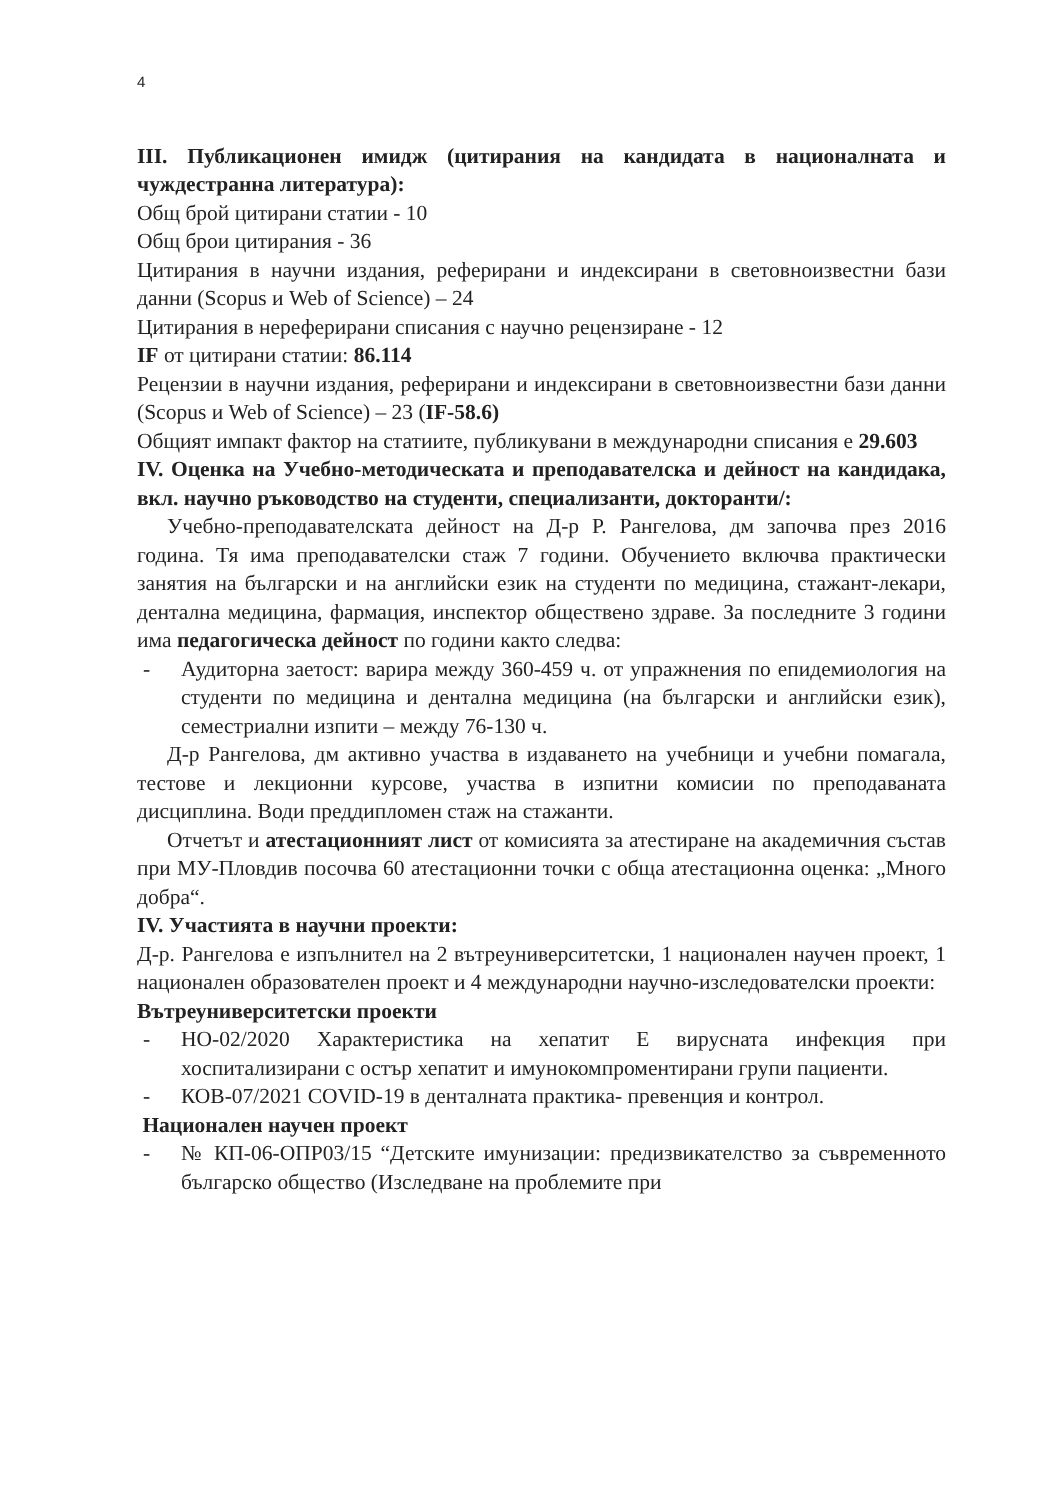4
III. Публикационен имидж (цитирания на кандидата в националната и чуждестранна литература):
Общ брой цитирани статии - 10
Общ брои цитирания - 36
Цитирания в научни издания, реферирани и индексирани в световноизвестни бази данни (Scopus и Web of Science) – 24
Цитирания в нереферирани списания с научно рецензиране - 12
IF от цитирани статии: 86.114
Рецензии в научни издания, реферирани и индексирани в световноизвестни бази данни (Scopus и Web of Science) – 23 (IF-58.6)
Общият импакт фактор на статиите, публикувани в международни списания е 29.603
IV. Оценка на Учебно-методическата и преподавателска и дейност на кандидака, вкл. научно ръководство на студенти, специализанти, докторанти/:
Учебно-преподавателската дейност на Д-р Р. Рангелова, дм започва през 2016 година. Тя има преподавателски стаж 7 години. Обучението включва практически занятия на български и на английски език на студенти по медицина, стажант-лекари, дентална медицина, фармация, инспектор обществено здраве. За последните 3 години има педагогическа дейност по години както следва:
- Аудиторна заетост: варира между 360-459 ч. от упражнения по епидемиология на студенти по медицина и дентална медицина (на български и английски език), семестриални изпити – между 76-130 ч.
Д-р Рангелова, дм активно участва в издаването на учебници и учебни помагала, тестове и лекционни курсове, участва в изпитни комисии по преподаваната дисциплина. Води преддипломен стаж на стажанти.
Отчетът и атестационният лист от комисията за атестиране на академичния състав при МУ-Пловдив посочва 60 атестационни точки с обща атестационна оценка: „Много добра“.
IV. Участията в научни проекти:
Д-р. Рангелова е изпълнител на 2 вътреуниверситетски, 1 национален научен проект, 1 национален образователен проект и 4 международни научно-изследователски проекти:
Вътреуниверситетски проекти
- НО-02/2020 Характеристика на хепатит Е вирусната инфекция при хоспитализирани с остър хепатит и имунокомпроментирани групи пациенти.
- КОВ-07/2021 COVID-19 в денталната практика- превенция и контрол.
Национален научен проект
- № КП-06-ОПР03/15 “Детските имунизации: предизвикателство за съвременното българско общество (Изследване на проблемите при